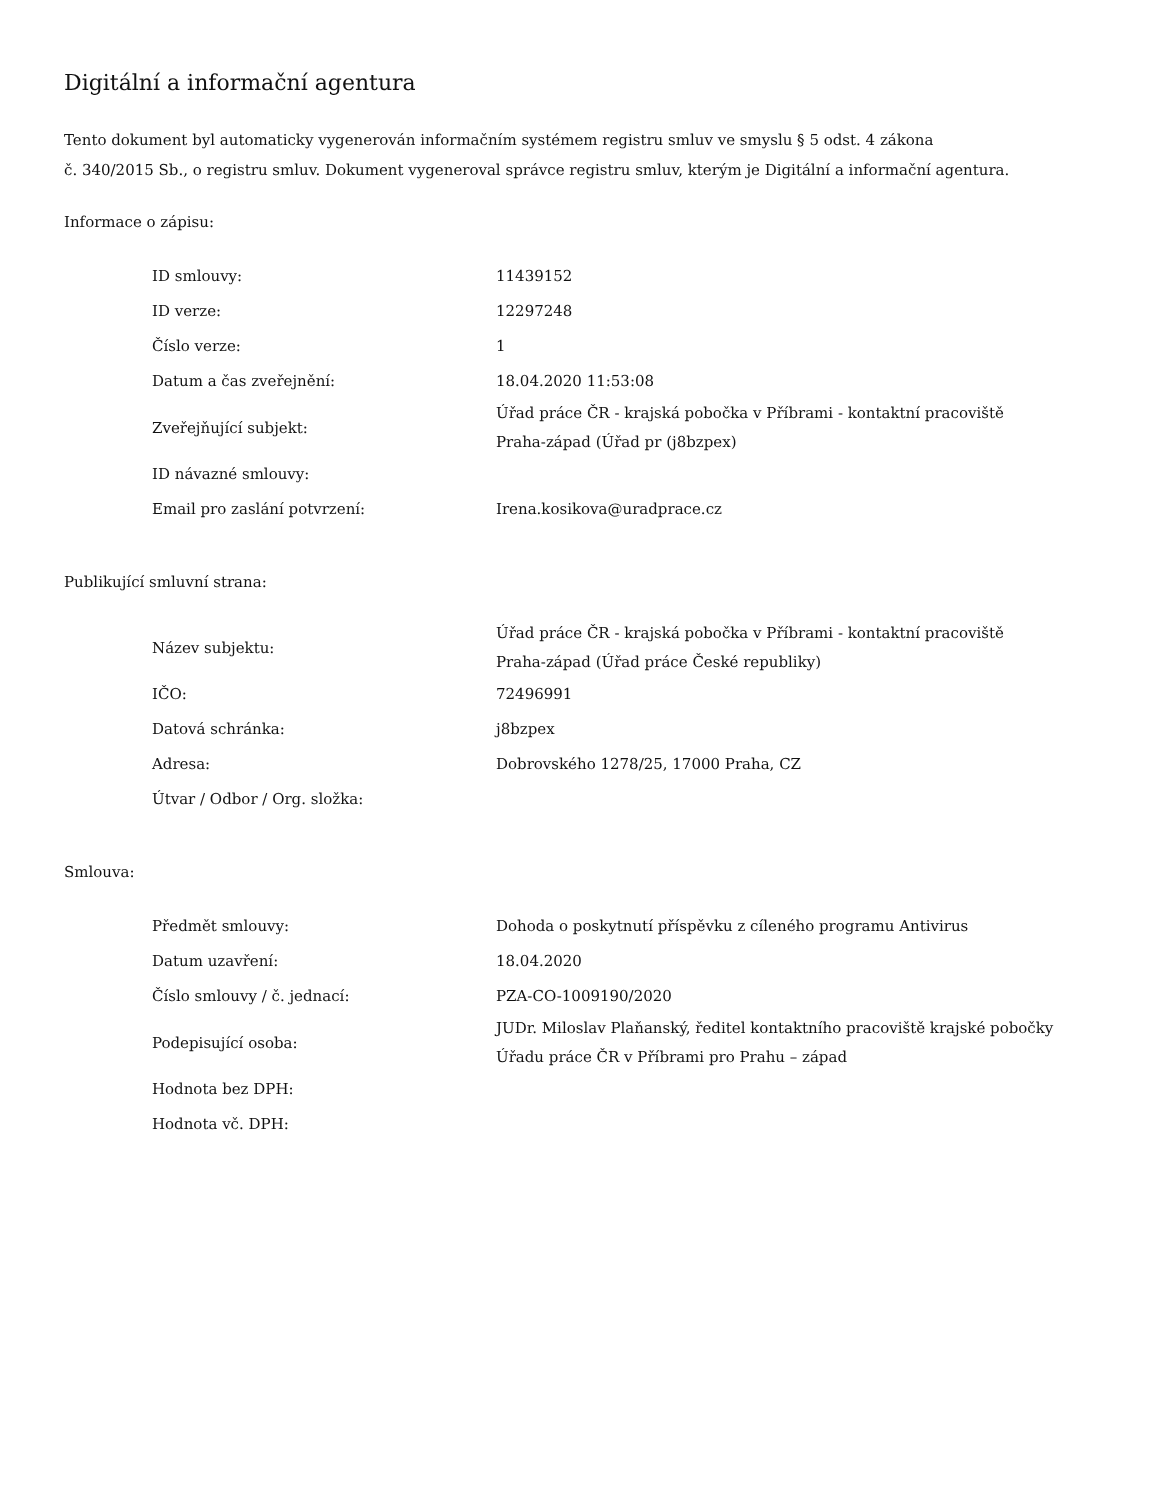Digitální a informační agentura
Tento dokument byl automaticky vygenerován informačním systémem registru smluv ve smyslu § 5 odst. 4 zákona
č. 340/2015 Sb., o registru smluv. Dokument vygeneroval správce registru smluv, kterým je Digitální a informační agentura.
Informace o zápisu:
| ID smlouvy: | 11439152 |
| ID verze: | 12297248 |
| Číslo verze: | 1 |
| Datum a čas zveřejnění: | 18.04.2020 11:53:08 |
| Zveřejňující subjekt: | Úřad práce ČR - krajská pobočka v Příbrami - kontaktní pracoviště Praha-západ (Úřad pr (j8bzpex) |
| ID návazné smlouvy: | |
| Email pro zaslání potvrzení: | Irena.kosikova@uradprace.cz |
Publikující smluvní strana:
| Název subjektu: | Úřad práce ČR - krajská pobočka v Příbrami - kontaktní pracoviště Praha-západ (Úřad práce České republiky) |
| IČO: | 72496991 |
| Datová schránka: | j8bzpex |
| Adresa: | Dobrovského 1278/25, 17000 Praha, CZ |
| Útvar / Odbor / Org. složka: | |
Smlouva:
| Předmět smlouvy: | Dohoda o poskytnutí příspěvku z cíleného programu Antivirus |
| Datum uzavření: | 18.04.2020 |
| Číslo smlouvy / č. jednací: | PZA-CO-1009190/2020 |
| Podepisující osoba: | JUDr. Miloslav Plaňanský, ředitel kontaktního pracoviště krajské pobočky Úřadu práce ČR v Příbrami pro Prahu – západ |
| Hodnota bez DPH: | |
| Hodnota vč. DPH: | |